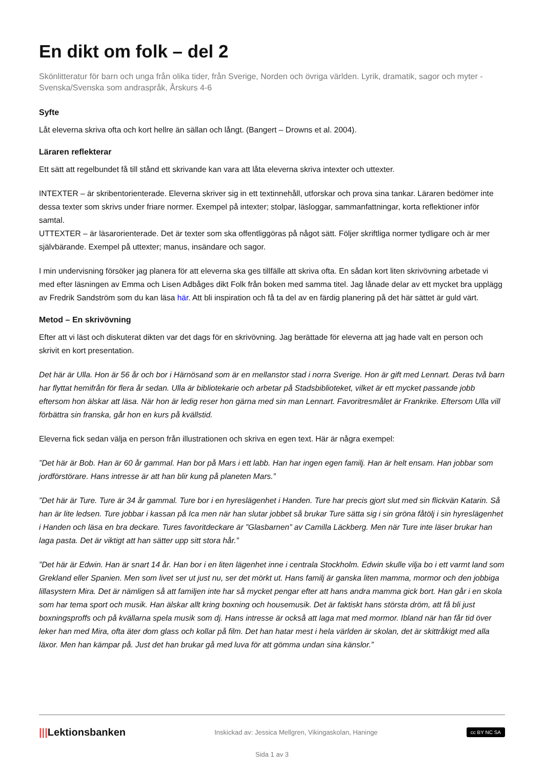En dikt om folk – del 2
Skönlitteratur för barn och unga från olika tider, från Sverige, Norden och övriga världen. Lyrik, dramatik, sagor och myter - Svenska/Svenska som andraspråk, Årskurs 4-6
Syfte
Låt eleverna skriva ofta och kort hellre än sällan och långt. (Bangert – Drowns et al. 2004).
Läraren reflekterar
Ett sätt att regelbundet få till stånd ett skrivande kan vara att låta eleverna skriva intexter och uttexter.
INTEXTER – är skribentorienterade. Eleverna skriver sig in ett textinnehåll, utforskar och prova sina tankar. Läraren bedömer inte dessa texter som skrivs under friare normer. Exempel på intexter; stolpar, läsloggar, sammanfattningar, korta reflektioner inför samtal.
UTTEXTER – är läsarorienterade. Det är texter som ska offentliggöras på något sätt. Följer skriftliga normer tydligare och är mer självbärande. Exempel på uttexter; manus, insändare och sagor.
I min undervisning försöker jag planera för att eleverna ska ges tillfälle att skriva ofta. En sådan kort liten skrivövning arbetade vi med efter läsningen av Emma och Lisen Adbåges dikt Folk från boken med samma titel. Jag lånade delar av ett mycket bra upplägg av Fredrik Sandström som du kan läsa här. Att bli inspiration och få ta del av en färdig planering på det här sättet är guld värt.
Metod – En skrivövning
Efter att vi läst och diskuterat dikten var det dags för en skrivövning. Jag berättade för eleverna att jag hade valt en person och skrivit en kort presentation.
Det här är Ulla. Hon är 56 år och bor i Härnösand som är en mellanstor stad i norra Sverige. Hon är gift med Lennart. Deras två barn har flyttat hemifrån för flera år sedan. Ulla är bibliotekarie och arbetar på Stadsbiblioteket, vilket är ett mycket passande jobb eftersom hon älskar att läsa. När hon är ledig reser hon gärna med sin man Lennart. Favoritresmålet är Frankrike. Eftersom Ulla vill förbättra sin franska, går hon en kurs på kvällstid.
Eleverna fick sedan välja en person från illustrationen och skriva en egen text. Här är några exempel:
”Det här är Bob. Han är 60 år gammal. Han bor på Mars i ett labb. Han har ingen egen familj. Han är helt ensam. Han jobbar som jordförstörare. Hans intresse är att han blir kung på planeten Mars.”
”Det här är Ture. Ture är 34 år gammal. Ture bor i en hyreslägenhet i Handen. Ture har precis gjort slut med sin flickvän Katarin. Så han är lite ledsen. Ture jobbar i kassan på Ica men när han slutar jobbet så brukar Ture sätta sig i sin gröna fåtölj i sin hyreslägenhet i Handen och läsa en bra deckare. Tures favoritdeckare är ”Glasbarnen” av Camilla Läckberg. Men när Ture inte läser brukar han laga pasta. Det är viktigt att han sätter upp sitt stora hår.”
”Det här är Edwin. Han är snart 14 år. Han bor i en liten lägenhet inne i centrala Stockholm. Edwin skulle vilja bo i ett varmt land som Grekland eller Spanien. Men som livet ser ut just nu, ser det mörkt ut. Hans familj är ganska liten mamma, mormor och den jobbiga lillasystern Mira. Det är nämligen så att familjen inte har så mycket pengar efter att hans andra mamma gick bort. Han går i en skola som har tema sport och musik. Han älskar allt kring boxning och housemusik. Det är faktiskt hans största dröm, att få bli just boxningsproffs och på kvällarna spela musik som dj. Hans intresse är också att laga mat med mormor. Ibland när han får tid över leker han med Mira, ofta äter dom glass och kollar på film. Det han hatar mest i hela världen är skolan, det är skittråkigt med alla läxor. Men han kämpar på. Just det han brukar gå med luva för att gömma undan sina känslor.”
|||Lektionsbanken
Inskickad av: Jessica Mellgren, Vikingaskolan, Haninge
cc BY NC SA
Sida 1 av 3